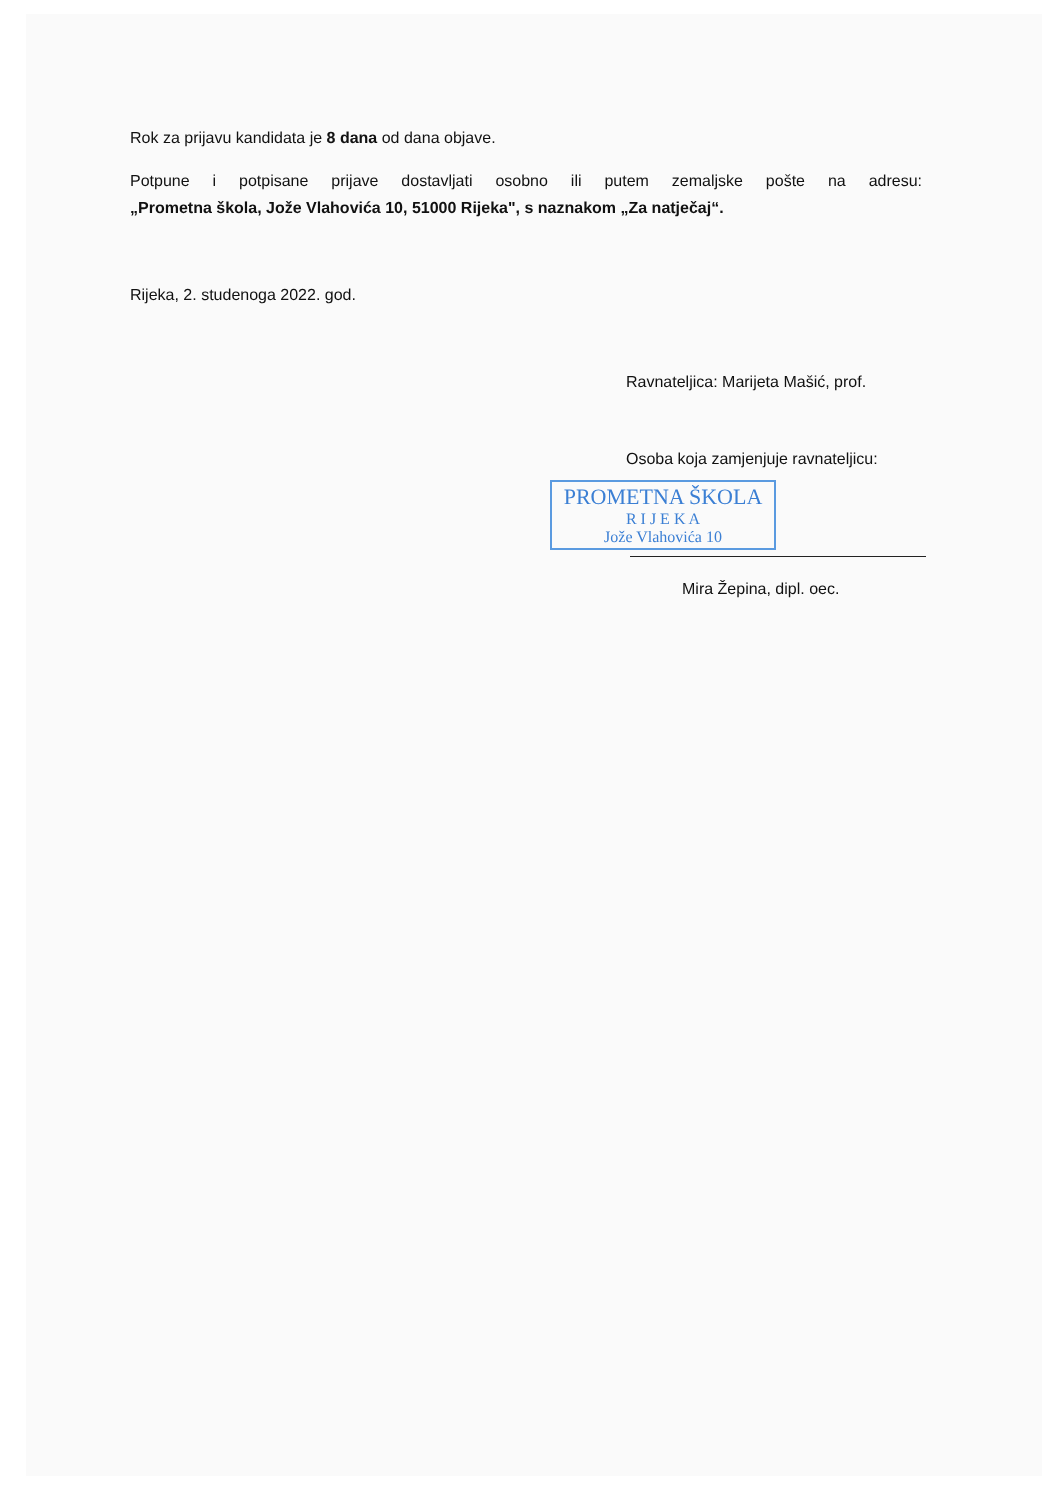Rok za prijavu kandidata je 8 dana od dana objave.
Potpune i potpisane prijave dostavljati osobno ili putem zemaljske pošte na adresu:
„Prometna škola, Jože Vlahovića 10, 51000 Rijeka", s naznakom „Za natječaj“.
Rijeka, 2. studenoga 2022. god.
Ravnateljica: Marijeta Mašić, prof.
Osoba koja zamjenjuje ravnateljicu:
PROMETNA ŠKOLA
R I J E K A
Jože Vlahovića 10
Mira Žepina, dipl. oec.